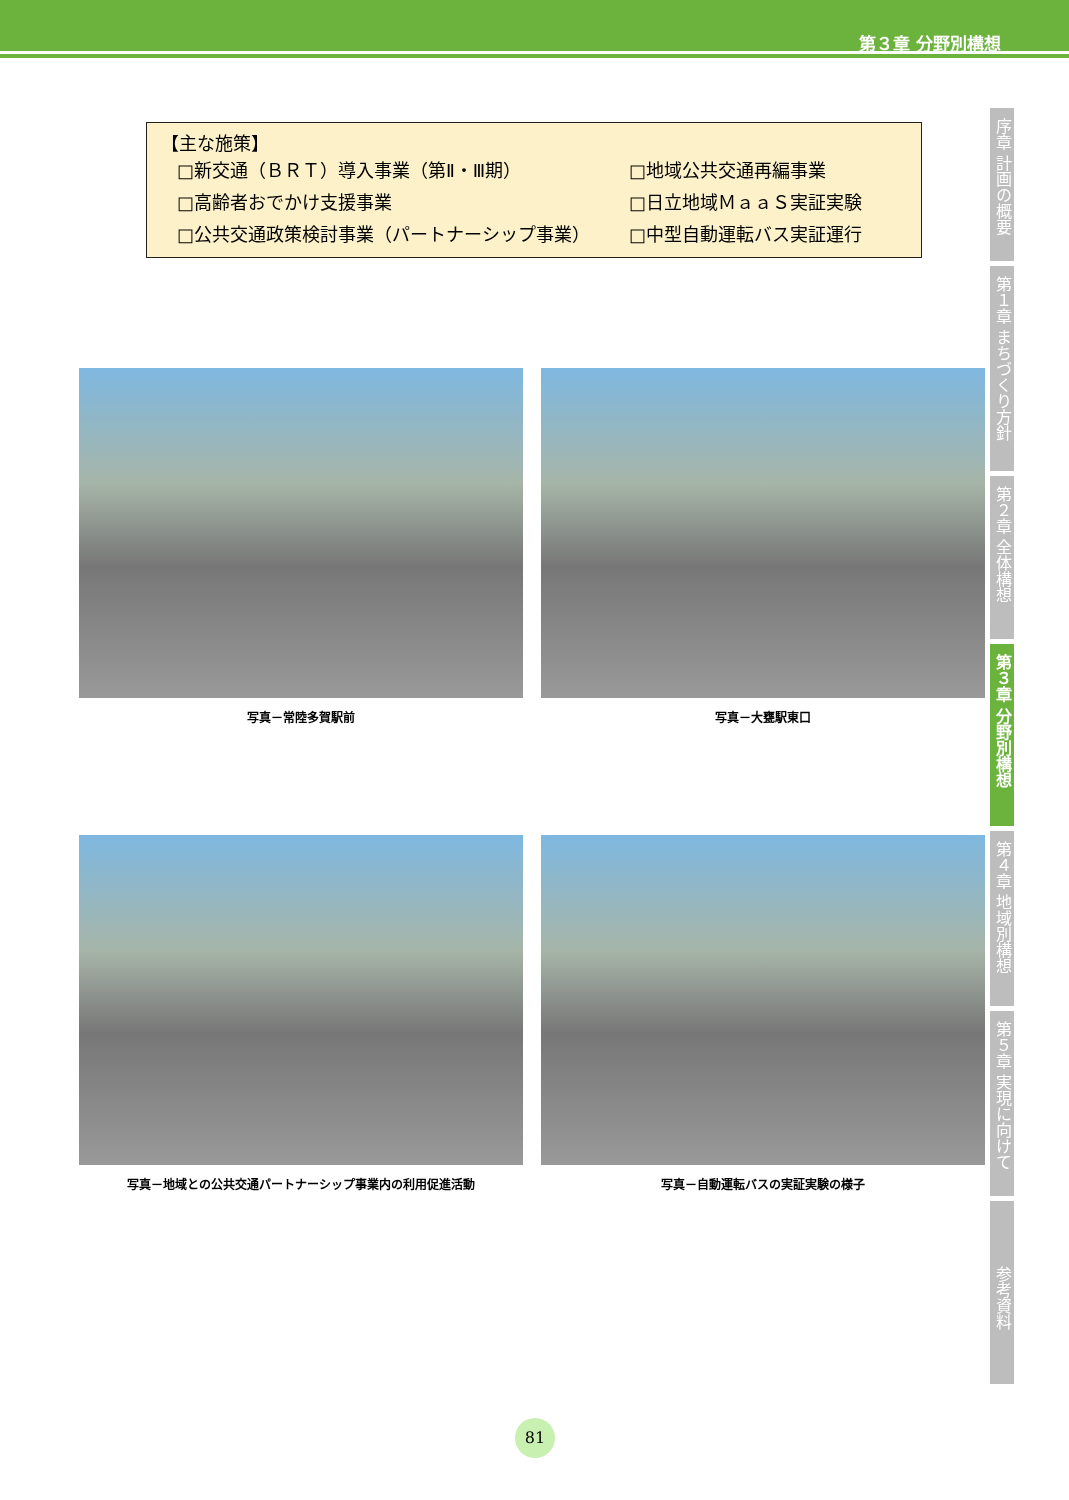第３章 分野別構想
【主な施策】
□新交通（ＢＲＴ）導入事業（第Ⅱ・Ⅲ期） □地域公共交通再編事業
□高齢者おでかけ支援事業 □日立地域ＭａａＳ実証実験
□公共交通政策検討事業（パートナーシップ事業） □中型自動運転バス実証運行
写真－常陸多賀駅前
写真－大甕駅東口
写真－地域との公共交通パートナーシップ事業内の利用促進活動
写真－自動運転バスの実証実験の様子
序章 計画の概要
第１章 まちづくり方針
第２章 全体構想
第３章 分野別構想
第４章 地域別構想
第５章 実現に向けて
参考資料
81